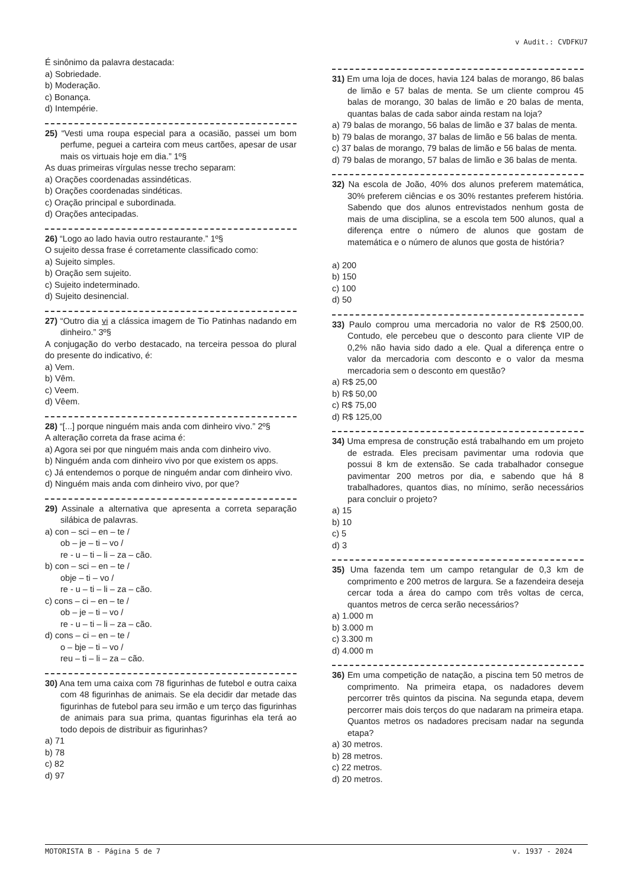v Audit.: CVDFKU7
É sinônimo da palavra destacada:
a) Sobriedade.
b) Moderação.
c) Bonança.
d) Intempérie.
25) “Vesti uma roupa especial para a ocasião, passei um bom perfume, peguei a carteira com meus cartões, apesar de usar mais os virtuais hoje em dia.” 1º§
As duas primeiras vírgulas nesse trecho separam:
a) Orações coordenadas assindéticas.
b) Orações coordenadas sindéticas.
c) Oração principal e subordinada.
d) Orações antecipadas.
26) “Logo ao lado havia outro restaurante.” 1º§
O sujeito dessa frase é corretamente classificado como:
a) Sujeito simples.
b) Oração sem sujeito.
c) Sujeito indeterminado.
d) Sujeito desinencial.
27) “Outro dia vi a clássica imagem de Tio Patinhas nadando em dinheiro.” 3º§
A conjugação do verbo destacado, na terceira pessoa do plural do presente do indicativo, é:
a) Vem.
b) Vêm.
c) Veem.
d) Vêem.
28) “[...] porque ninguém mais anda com dinheiro vivo.” 2º§
A alteração correta da frase acima é:
a) Agora sei por que ninguém mais anda com dinheiro vivo.
b) Ninguém anda com dinheiro vivo por que existem os apps.
c) Já entendemos o porque de ninguém andar com dinheiro vivo.
d) Ninguém mais anda com dinheiro vivo, por que?
29) Assinale a alternativa que apresenta a correta separação silábica de palavras.
a) con – sci – en – te /
ob – je – ti – vo /
re - u – ti – li – za – cão.
b) con – sci – en – te /
obje – ti – vo /
re - u – ti – li – za – cão.
c) cons – ci – en – te /
ob – je – ti – vo /
re - u – ti – li – za – cão.
d) cons – ci – en – te /
o – bje – ti – vo /
reu – ti – li – za – cão.
30) Ana tem uma caixa com 78 figurinhas de futebol e outra caixa com 48 figurinhas de animais. Se ela decidir dar metade das figurinhas de futebol para seu irmão e um terço das figurinhas de animais para sua prima, quantas figurinhas ela terá ao todo depois de distribuir as figurinhas?
a) 71
b) 78
c) 82
d) 97
31) Em uma loja de doces, havia 124 balas de morango, 86 balas de limão e 57 balas de menta. Se um cliente comprou 45 balas de morango, 30 balas de limão e 20 balas de menta, quantas balas de cada sabor ainda restam na loja?
a) 79 balas de morango, 56 balas de limão e 37 balas de menta.
b) 79 balas de morango, 37 balas de limão e 56 balas de menta.
c) 37 balas de morango, 79 balas de limão e 56 balas de menta.
d) 79 balas de morango, 57 balas de limão e 36 balas de menta.
32) Na escola de João, 40% dos alunos preferem matemática, 30% preferem ciências e os 30% restantes preferem história. Sabendo que dos alunos entrevistados nenhum gosta de mais de uma disciplina, se a escola tem 500 alunos, qual a diferença entre o número de alunos que gostam de matemática e o número de alunos que gosta de história?
a) 200
b) 150
c) 100
d) 50
33) Paulo comprou uma mercadoria no valor de R$ 2500,00. Contudo, ele percebeu que o desconto para cliente VIP de 0,2% não havia sido dado a ele. Qual a diferença entre o valor da mercadoria com desconto e o valor da mesma mercadoria sem o desconto em questão?
a) R$ 25,00
b) R$ 50,00
c) R$ 75,00
d) R$ 125,00
34) Uma empresa de construção está trabalhando em um projeto de estrada. Eles precisam pavimentar uma rodovia que possui 8 km de extensão. Se cada trabalhador consegue pavimentar 200 metros por dia, e sabendo que há 8 trabalhadores, quantos dias, no mínimo, serão necessários para concluir o projeto?
a) 15
b) 10
c) 5
d) 3
35) Uma fazenda tem um campo retangular de 0,3 km de comprimento e 200 metros de largura. Se a fazendeira deseja cercar toda a área do campo com três voltas de cerca, quantos metros de cerca serão necessários?
a) 1.000 m
b) 3.000 m
c) 3.300 m
d) 4.000 m
36) Em uma competição de natação, a piscina tem 50 metros de comprimento. Na primeira etapa, os nadadores devem percorrer três quintos da piscina. Na segunda etapa, devem percorrer mais dois terços do que nadaram na primeira etapa. Quantos metros os nadadores precisam nadar na segunda etapa?
a) 30 metros.
b) 28 metros.
c) 22 metros.
d) 20 metros.
MOTORISTA B - Página 5 de 7 v. 1937 - 2024